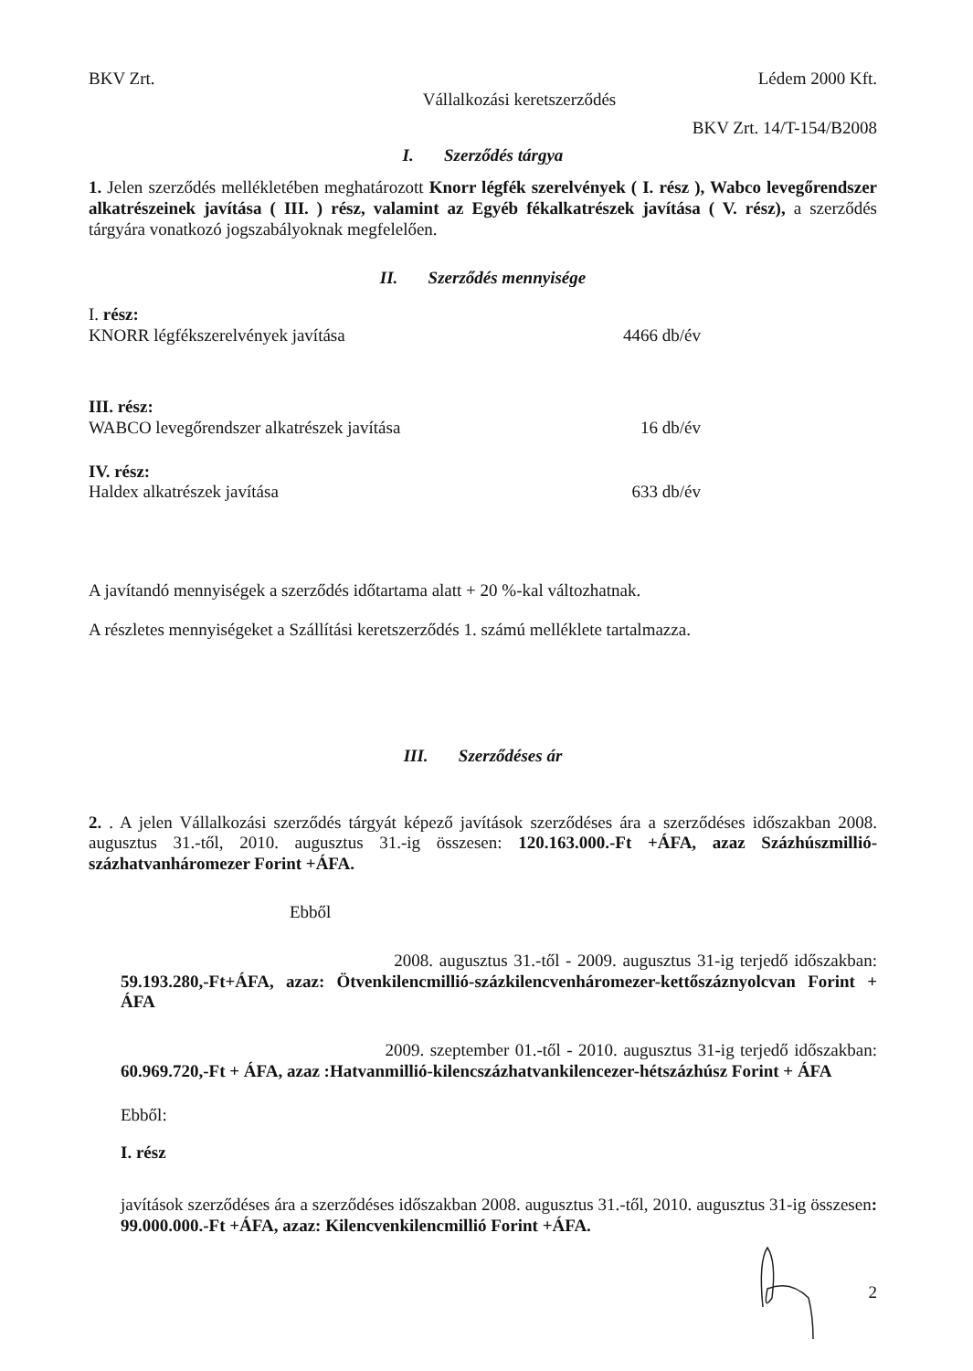BKV Zrt. Lédem 2000 Kft.
Vállalkozási keretszerződés
BKV Zrt. 14/T-154/B2008
I. Szerződés tárgya
1. Jelen szerződés mellékletében meghatározott Knorr légfék szerelvények ( I. rész ), Wabco levegőrendszer alkatrészeinek javítása ( III. ) rész, valamint az Egyéb fékalkatrészek javítása ( V. rész), a szerződés tárgyára vonatkozó jogszabályoknak megfelelően.
II. Szerződés mennyisége
| I. rész: | |
| KNORR légfékszerelvények javítása | 4466 db/év |
| III. rész: | |
| WABCO levegőrendszer alkatrészek javítása | 16 db/év |
| IV. rész: | |
| Haldex alkatrészek javítása | 633 db/év |
A javítandó mennyiségek a szerződés időtartama alatt + 20 %-kal változhatnak.
A részletes mennyiségeket a Szállítási keretszerződés 1. számú melléklete tartalmazza.
III. Szerződéses ár
2. . A jelen Vállalkozási szerződés tárgyát képező javítások szerződéses ára a szerződéses időszakban 2008. augusztus 31.-től, 2010. augusztus 31.-ig összesen: 120.163.000.-Ft +ÁFA, azaz Százhúszmillió-százhatvanháromezer Forint +ÁFA.
Ebből
2008. augusztus 31.-től - 2009. augusztus 31-ig terjedő időszakban: 59.193.280,-Ft+ÁFA, azaz: Ötvenkilencmillió-százkilencvenháromezer-kettőszáznyolcvan Forint + ÁFA
2009. szeptember 01.-től - 2010. augusztus 31-ig terjedő időszakban: 60.969.720,-Ft + ÁFA, azaz :Hatvanmillió-kilencszázhatvankilencezer-hétszázhúsz Forint + ÁFA
Ebből:
I. rész
javítások szerződéses ára a szerződéses időszakban 2008. augusztus 31.-től, 2010. augusztus 31-ig összesen: 99.000.000.-Ft +ÁFA, azaz: Kilencvenkilencmillió Forint +ÁFA.
2